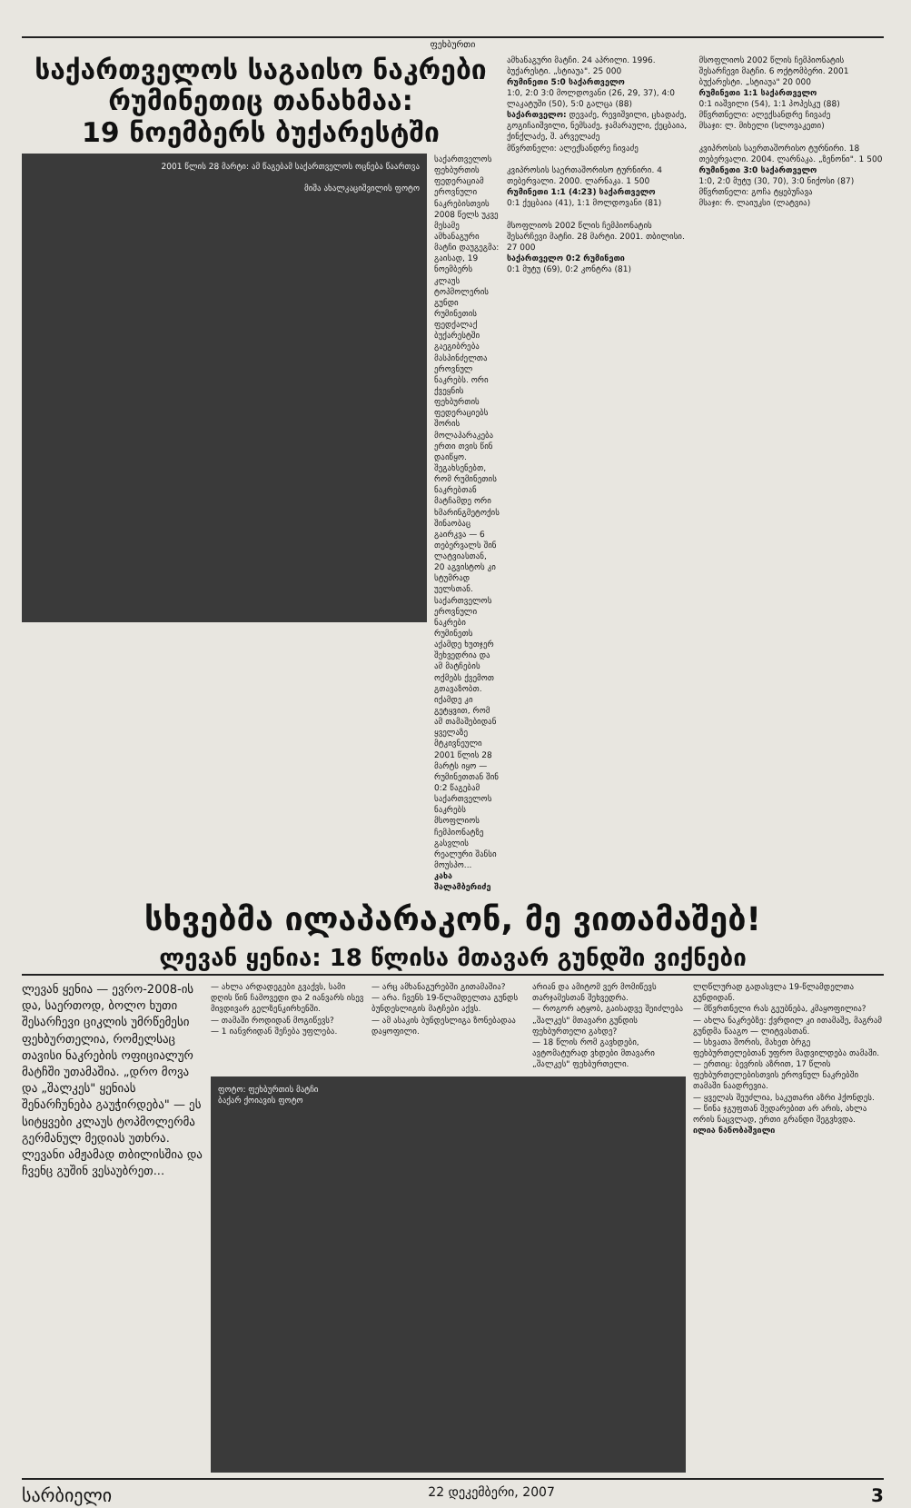ფეხბურთი
საქართველოს საგაისო ნაკრები
რუმინეთიც თანახმაა:
19 ნოემბერს ბუქარესტში
2001 წლის 28 მარტი: ამ წაგებამ საქართველოს ოცნება წაართვა
მიშა ახალკაციშვილის ფოტო
საქართველოს ფეხბურთის ფედერაციამ ეროვნული ნაკრებისთვის 2008 წელს უკვე მესამე ამხანაგური მატჩი დაუგეგმა: გაისად, 19 ნოემბერს კლაუს ტოპმოლერის გუნდი რუმინეთის ფედქალაქ ბუქარესტში გაეგიბრება მასპინძელთა ეროვნულ ნაკრებს. ორი ქვეყნის ფეხბურთის ფედერაციებს შორის მოლაპარაკება ერთი თვის წინ დაიწყო. შეგახსენებთ, რომ რუმინეთის ნაკრებთან მატჩამდე ორი ხმარინგმეტოქის შინაობაც გაირკვა — 6 თებერვალს შინ ლატვიასთან, 20 აგვისტოს კი სტუმრად უელსთან. საქართველოს ეროვნული ნაკრები რუმინეთს აქამდე ხუთჯერ შეხვედრია და ამ მატჩების ოქმებს ქვემოთ გთავაზობთ. იქამდე კი გეტყვით, რომ ამ თამაშებიდან ყველაზე მტკივნეული 2001 წლის 28 მარტს იყო — რუმინეთთან შინ 0:2 წაგებამ საქართველოს ნაკრებს მსოფლიოს ჩემპიონატზე გასვლის რეალური შანსი მოუსპო...
კახა შალამბერიძე
ამხანაგური მატჩი. 24 აპრილი. 1996. ბუქარესტი. „სტიაუა". 25 000
რუმინეთი 5:0 საქართველო
1:0, 2:0 3:0 მოლდოვანი (26, 29, 37), 4:0 ლაკატუში (50), 5:0 გალცა (88)
საქართველო: დევაძე, რევიშვილი, ცხადაძე, გოგიჩაიშვილი, ნემსაძე, ჯამარაული, ქეცბაია, ქინქლაძე, შ. არველაძე
მწვრთნელი: ალექსანდრე ჩივაძე
კვიპროსის საერთაშორისო ტურნირი. 4 თებერვალი. 2000. ლარნაკა. 1 500
რუმინეთი 1:1 (4:23) საქართველო
0:1 ქეცბაია (41), 1:1 მოლდოვანი (81)
მსოფლიოს 2002 წლის ჩემპიონატის შესარჩევი მატჩი. 28 მარტი. 2001. თბილისი. 27 000
საქართველო 0:2 რუმინეთი
0:1 მუტუ (69), 0:2 კონტრა (81)
მსოფლიოს 2002 წლის ჩემპიონატის შესარჩევი მატჩი. 6 ოქტომბერი. 2001 ბუქარესტი. „სტიაუა" 20 000
რუმინეთი 1:1 საქართველო
0:1 იაშვილი (54), 1:1 პოპესკუ (88)
მწვრთნელი: ალექსანდრე ჩივაძე
მსაჯი: ლ. მიხელი (სლოვაკეთი)
კვიპროსის საერთაშორისო ტურნირი. 18 თებერვალი. 2004. ლარნაკა. „ზენონი". 1 500
რუმინეთი 3:0 საქართველო
1:0, 2:0 მუტუ (30, 70), 3:0 ნიქოსი (87)
მწვრთნელი: გოჩა ტყებუჩავა
მსაჯი: რ. ლაიუკსი (ლატვია)
სხვებმა ილაპარაკონ, მე ვითამაშებ!
ლევან ყენია: 18 წლისა მთავარ გუნდში ვიქნები
ლევან ყენია — ევრო-2008-ის და, საერთოდ, ბოლო ხუთი შესარჩევი ციკლის უმრწემესი ფეხბურთელია, რომელსაც თავისი ნაკრების ოფიციალურ მატჩში უთამაშია. „დრო მოვა და „შალკეს" ყენიას შენარჩუნება გაუჭირდება" — ეს სიტყვები კლაუს ტოპმოლერმა გერმანულ მედიას უთხრა. ლევანი ამჟამად თბილისშია და ჩვენც გუშინ ვესაუბრეთ...
— ახლა არდადეგები გვაქვს, სამი დღის წინ ჩამოვედი და 2 იანვარს ისევ მივდივარ გელზენკირხენში.
— თამაში როდიდან მოგიწევს?
— 1 იანვრიდან შეჩება უფლება.
— არც ამხანაგურებში გითამაშია?
— არა. ჩვენს 19-წლამდელთა გუნდს ბუნდესლიგის მატჩები აქვს.
— ამ ასაკის ბუნდესლიგა ზონებადაა დაყოფილი.
არიან და ამიტომ ვერ მომიწევს თარჯამესთან შეხვედრა.
— როგორ ატყობ, გაისადვე შეიძლება „შალკეს" მთავარი გუნდის ფეხბურთელი გახდე?
— 18 წლის რომ გავხდები, ავტომატურად ვხდები მთავარი „შალკეს" ფეხბურთელი.
ფოტო: ფეხბურთის მატჩი
ბაქარ ქოიავის ფოტო
ლღწლურად გადასვლა 19-წლამდელთა გუნდიდან.
— მწვრთნელი რას გეუბნება, კმაყოფილია?
— ახლა ნაკრებზე: ქვრდილ კი ითამაშე, მაგრამ გუნდმა წააგო — ლიტვასთან.
— სხვათა შორის, მახეთ ბრგე ფეხბურთელებთან უფრო მადვილდება თამაში.
— ერთიც: ბევრის აზრით, 17 წლის ფეხბურთელებისთვის ეროვნულ ნაკრებში თამაში ნაადრევია.
— ყველას შეუძლია, საკუთარი აზრი ჰქონდეს.
— წინა ჯგუფთან შედარებით არ არის, ახლა ორის ნაცვლად, ერთი გრანდი შეგვხვდა.
ილია ნანობაშვილი
სარბიელი 22 დეკემბერი, 2007 3